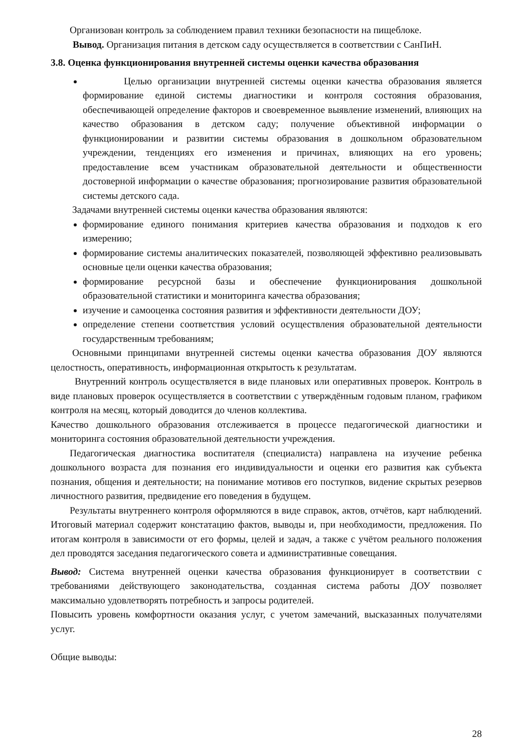Организован контроль за соблюдением правил техники безопасности на пищеблоке.
Вывод. Организация питания в детском саду осуществляется в соответствии с СанПиН.
3.8. Оценка функционирования внутренней системы оценки качества образования
Целью организации внутренней системы оценки качества образования является формирование единой системы диагностики и контроля состояния образования, обеспечивающей определение факторов и своевременное выявление изменений, влияющих на качество образования в детском саду; получение объективной информации о функционировании и развитии системы образования в дошкольном образовательном учреждении, тенденциях его изменения и причинах, влияющих на его уровень; предоставление всем участникам образовательной деятельности и общественности достоверной информации о качестве образования; прогнозирование развития образовательной системы детского сада.
Задачами внутренней системы оценки качества образования являются:
формирование единого понимания критериев качества образования и подходов к его измерению;
формирование системы аналитических показателей, позволяющей эффективно реализовывать основные цели оценки качества образования;
формирование ресурсной базы и обеспечение функционирования дошкольной образовательной статистики и мониторинга качества образования;
изучение и самооценка состояния развития и эффективности деятельности ДОУ;
определение степени соответствия условий осуществления образовательной деятельности государственным требованиям;
Основными принципами внутренней системы оценки качества образования ДОУ являются целостность, оперативность, информационная открытость к результатам.
Внутренний контроль осуществляется в виде плановых или оперативных проверок. Контроль в виде плановых проверок осуществляется в соответствии с утверждённым годовым планом, графиком контроля на месяц, который доводится до членов коллектива.
Качество дошкольного образования отслеживается в процессе педагогической диагностики и мониторинга состояния образовательной деятельности учреждения.
Педагогическая диагностика воспитателя (специалиста) направлена на изучение ребенка дошкольного возраста для познания его индивидуальности и оценки его развития как субъекта познания, общения и деятельности; на понимание мотивов его поступков, видение скрытых резервов личностного развития, предвидение его поведения в будущем.
Результаты внутреннего контроля оформляются в виде справок, актов, отчётов, карт наблюдений. Итоговый материал содержит констатацию фактов, выводы и, при необходимости, предложения. По итогам контроля в зависимости от его формы, целей и задач, а также с учётом реального положения дел проводятся заседания педагогического совета и административные совещания.
Вывод: Система внутренней оценки качества образования функционирует в соответствии с требованиями действующего законодательства, созданная система работы ДОУ позволяет максимально удовлетворять потребность и запросы родителей.
Повысить уровень комфортности оказания услуг, с учетом замечаний, высказанных получателями услуг.
Общие выводы:
28